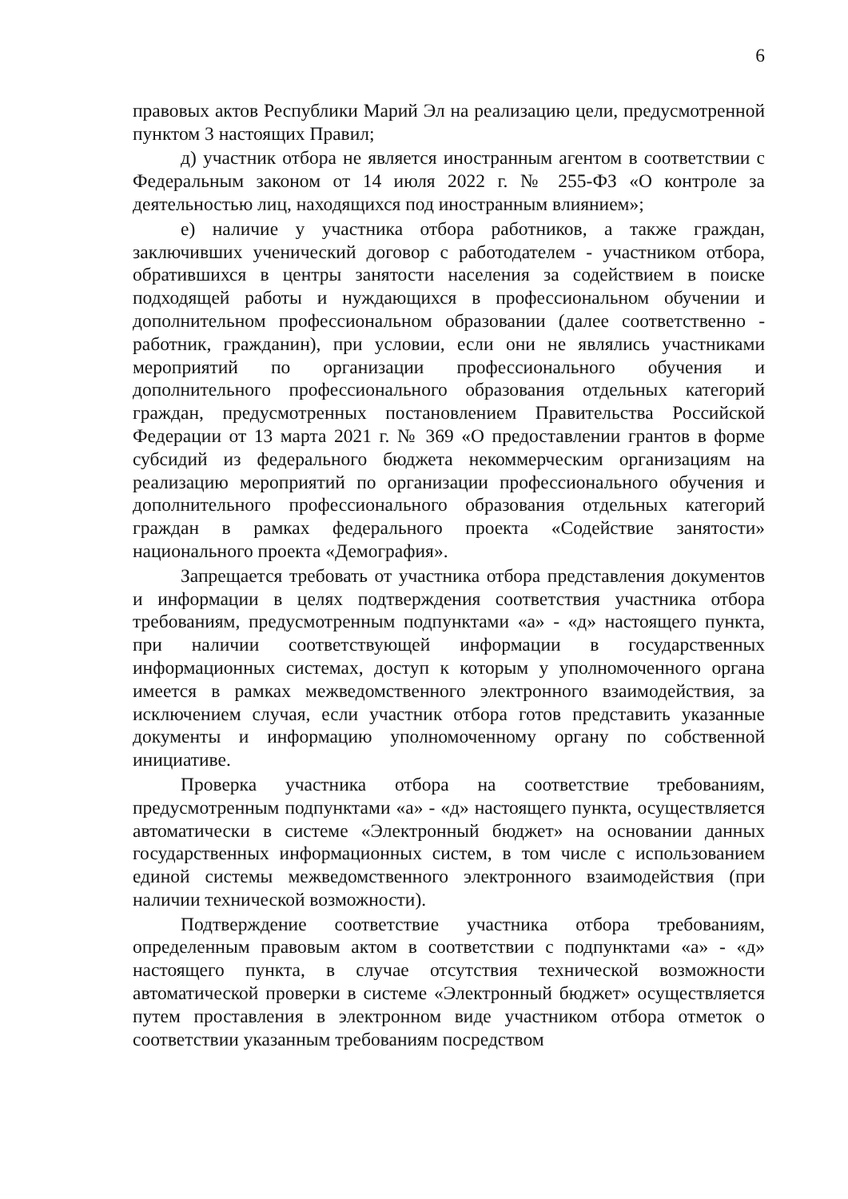6
правовых актов Республики Марий Эл на реализацию цели, предусмотренной пунктом 3 настоящих Правил;
д) участник отбора не является иностранным агентом в соответствии с Федеральным законом от 14 июля 2022 г. № 255-ФЗ «О контроле за деятельностью лиц, находящихся под иностранным влиянием»;
е) наличие у участника отбора работников, а также граждан, заключивших ученический договор с работодателем - участником отбора, обратившихся в центры занятости населения за содействием в поиске подходящей работы и нуждающихся в профессиональном обучении и дополнительном профессиональном образовании (далее соответственно - работник, гражданин), при условии, если они не являлись участниками мероприятий по организации профессионального обучения и дополнительного профессионального образования отдельных категорий граждан, предусмотренных постановлением Правительства Российской Федерации от 13 марта 2021 г. № 369 «О предоставлении грантов в форме субсидий из федерального бюджета некоммерческим организациям на реализацию мероприятий по организации профессионального обучения и дополнительного профессионального образования отдельных категорий граждан в рамках федерального проекта «Содействие занятости» национального проекта «Демография».
Запрещается требовать от участника отбора представления документов и информации в целях подтверждения соответствия участника отбора требованиям, предусмотренным подпунктами «а» - «д» настоящего пункта, при наличии соответствующей информации в государственных информационных системах, доступ к которым у уполномоченного органа имеется в рамках межведомственного электронного взаимодействия, за исключением случая, если участник отбора готов представить указанные документы и информацию уполномоченному органу по собственной инициативе.
Проверка участника отбора на соответствие требованиям, предусмотренным подпунктами «а» - «д» настоящего пункта, осуществляется автоматически в системе «Электронный бюджет» на основании данных государственных информационных систем, в том числе с использованием единой системы межведомственного электронного взаимодействия (при наличии технической возможности).
Подтверждение соответствие участника отбора требованиям, определенным правовым актом в соответствии с подпунктами «а» - «д» настоящего пункта, в случае отсутствия технической возможности автоматической проверки в системе «Электронный бюджет» осуществляется путем проставления в электронном виде участником отбора отметок о соответствии указанным требованиям посредством